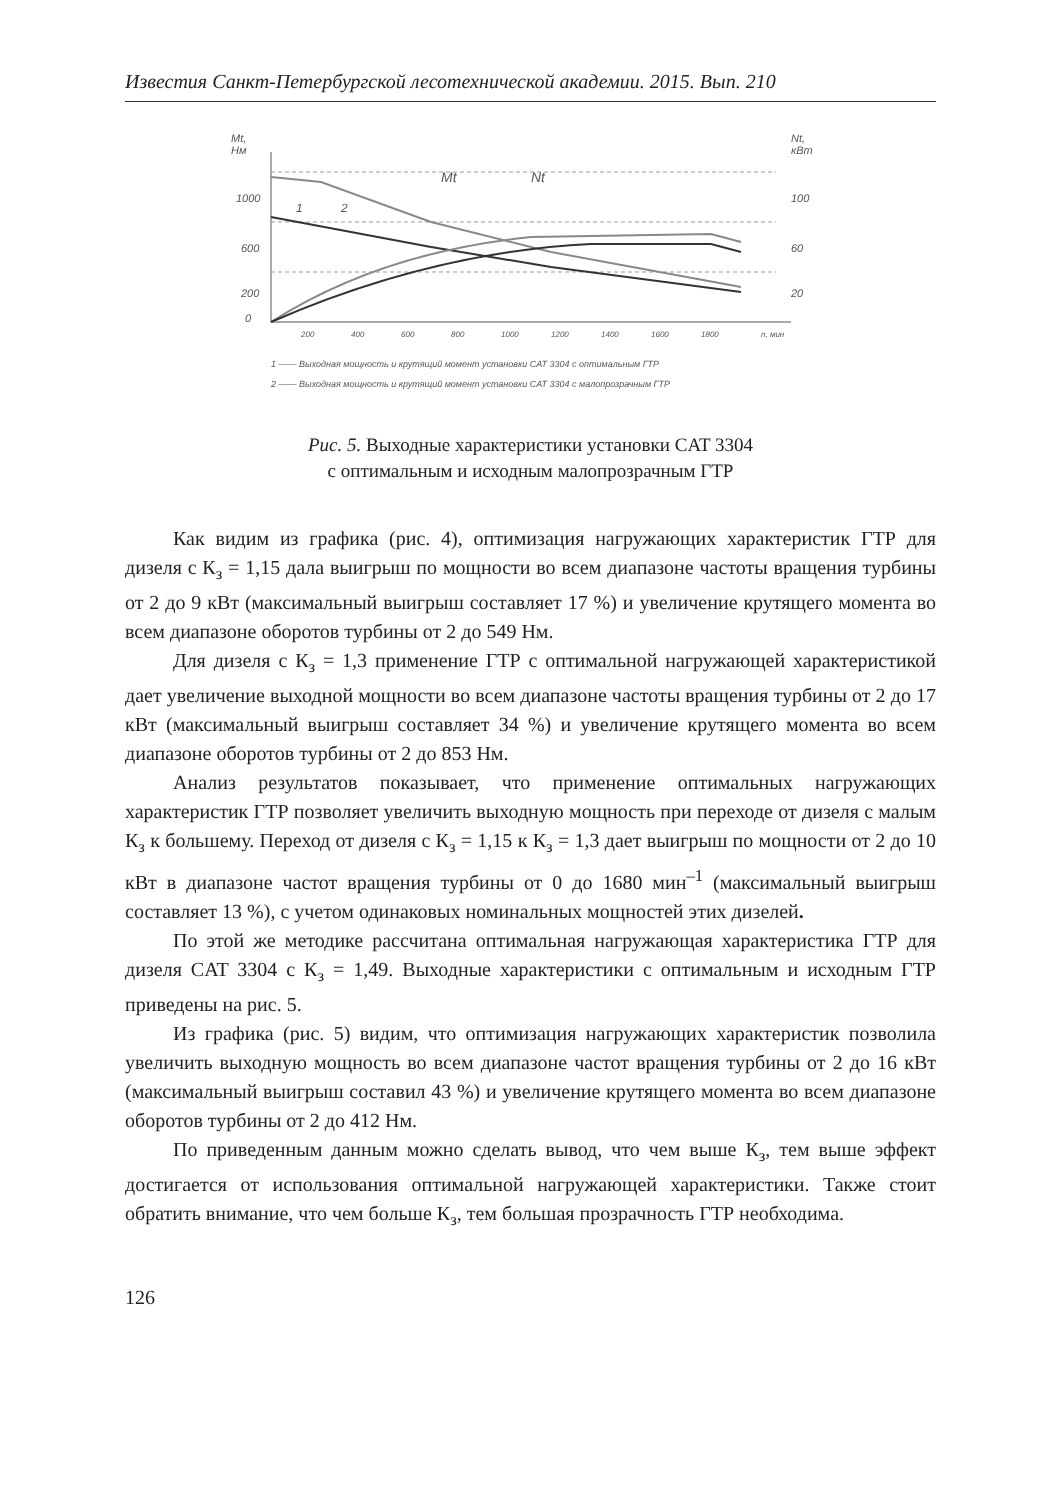Известия Санкт-Петербургской лесотехнической академии. 2015. Вып. 210
Mt,
Нм
Nt,
кВт
1000
600
200
0
100
60
20
Mt
Nt
1
2
200
400
600
800
1000
1200
1400
1600
1800
n, мин
1 —— Выходная мощность и крутящий момент установки CAT 3304 с оптимальным ГТР
2 —— Выходная мощность и крутящий момент установки CAT 3304 с малопрозрачным ГТР
Рис. 5. Выходные характеристики установки CAT 3304
с оптимальным и исходным малопрозрачным ГТР
Как видим из графика (рис. 4), оптимизация нагружающих характеристик ГТР для дизеля с К<sub>з</sub> = 1,15 дала выигрыш по мощности во всем диапазоне частоты вращения турбины от 2 до 9 кВт (максимальный выигрыш составляет 17 %) и увеличение крутящего момента во всем диапазоне оборотов турбины от 2 до 549 Нм.
Для дизеля с К<sub>з</sub> = 1,3 применение ГТР с оптимальной нагружающей характеристикой дает увеличение выходной мощности во всем диапазоне частоты вращения турбины от 2 до 17 кВт (максимальный выигрыш составляет 34 %) и увеличение крутящего момента во всем диапазоне оборотов турбины от 2 до 853 Нм.
Анализ результатов показывает, что применение оптимальных нагружающих характеристик ГТР позволяет увеличить выходную мощность при переходе от дизеля с малым К<sub>з</sub> к большему. Переход от дизеля с К<sub>з</sub> = 1,15 к К<sub>з</sub> = 1,3 дает выигрыш по мощности от 2 до 10 кВт в диапазоне частот вращения турбины от 0 до 1680 мин<sup>–1</sup> (максимальный выигрыш составляет 13 %), с учетом одинаковых номинальных мощностей этих дизелей.
По этой же методике рассчитана оптимальная нагружающая характеристика ГТР для дизеля CAT 3304 с К<sub>з</sub> = 1,49. Выходные характеристики с оптимальным и исходным ГТР приведены на рис. 5.
Из графика (рис. 5) видим, что оптимизация нагружающих характеристик позволила увеличить выходную мощность во всем диапазоне частот вращения турбины от 2 до 16 кВт (максимальный выигрыш составил 43 %) и увеличение крутящего момента во всем диапазоне оборотов турбины от 2 до 412 Нм.
По приведенным данным можно сделать вывод, что чем выше К<sub>з</sub>, тем выше эффект достигается от использования оптимальной нагружающей характеристики. Также стоит обратить внимание, что чем больше К<sub>з</sub>, тем большая прозрачность ГТР необходима.
126